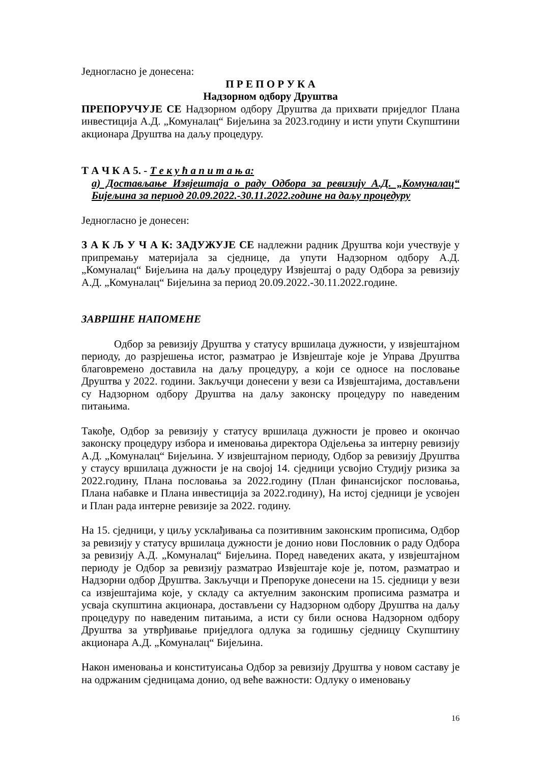Једногласно је донесена:
П Р Е П О Р У К А
Надзорном одбору Друштва
ПРЕПОРУЧУЈЕ СЕ Надзорном одбору Друштва да прихвати приједлог Плана инвестиција А.Д. „Комуналац“ Бијељина за 2023.годину и исти упути Скупштини акционара Друштва на даљу процедуру.
Т А Ч К А 5. - Т е к у ћ а п и т а њ а:
а) Достављање Извјештаја о раду Одбора за ревизију А.Д. „Комуналац“ Бијељина за период 20.09.2022.-30.11.2022.године на даљу процедуру
Једногласно је донесен:
З А К Љ У Ч А К: ЗАДУЖУЈЕ СЕ надлежни радник Друштва који учествује у припремању материјала за сједнице, да упути Надзорном одбору А.Д. „Комуналац“ Бијељина на даљу процедуру Извјештај о раду Одбора за ревизију А.Д. „Комуналац“ Бијељина за период 20.09.2022.-30.11.2022.године.
ЗАВРШНЕ НАПОМЕНЕ
Одбор за ревизију Друштва у статусу вршилаца дужности, у извјештајном периоду, до разрјешења истог, разматрао је Извјештаје које је Управа Друштва благовремено доставила на даљу процедуру, а који се односе на пословање Друштва у 2022. години. Закључци донесени у вези са Извјештајима, достављени су Надзорном одбору Друштва на даљу законску процедуру по наведеним питањима.
Такође, Одбор за ревизију у статусу вршилаца дужности је провео и окончао законску процедуру избора и именовања директора Одјељења за интерну ревизију А.Д. „Комуналац“ Бијељина. У извјештајном периоду, Одбор за ревизију Друштва у стаусу вршилаца дужности је на својој 14. сједници усвојио Студију ризика за 2022.годину, Плана пословања за 2022.годину (План финансијског пословања, Плана набавке и Плана инвестиција за 2022.годину), На истој сједници је усвојен и План рада интерне ревизије за 2022. годину.
На 15. сједници, у циљу усклађивања са позитивним законским прописима, Одбор за ревизију у статусу вршилаца дужности је донио нови Пословник о раду Одбора за ревизију А.Д. „Комуналац“ Бијељина. Поред наведених аката, у извјештајном периоду је Одбор за ревизију разматрао Извјештаје које је, потом, разматрао и Надзорни одбор Друштва. Закључци и Препоруке донесени на 15. сједници у вези са извјештајима које, у складу са актуелним законским прописима разматра и усваја скупштина акционара, достављени су Надзорном одбору Друштва на даљу процедуру по наведеним питањима, а исти су били основа Надзорном одбору Друштва за утврђивање приједлога одлука за годишњу сједницу Скупштину акционара А.Д. „Комуналац“ Бијељина.
Након именовања и конституисања Одбор за ревизију Друштва у новом саставу је на одржаним сједницама донио, од веће важности: Одлуку о именовању
16